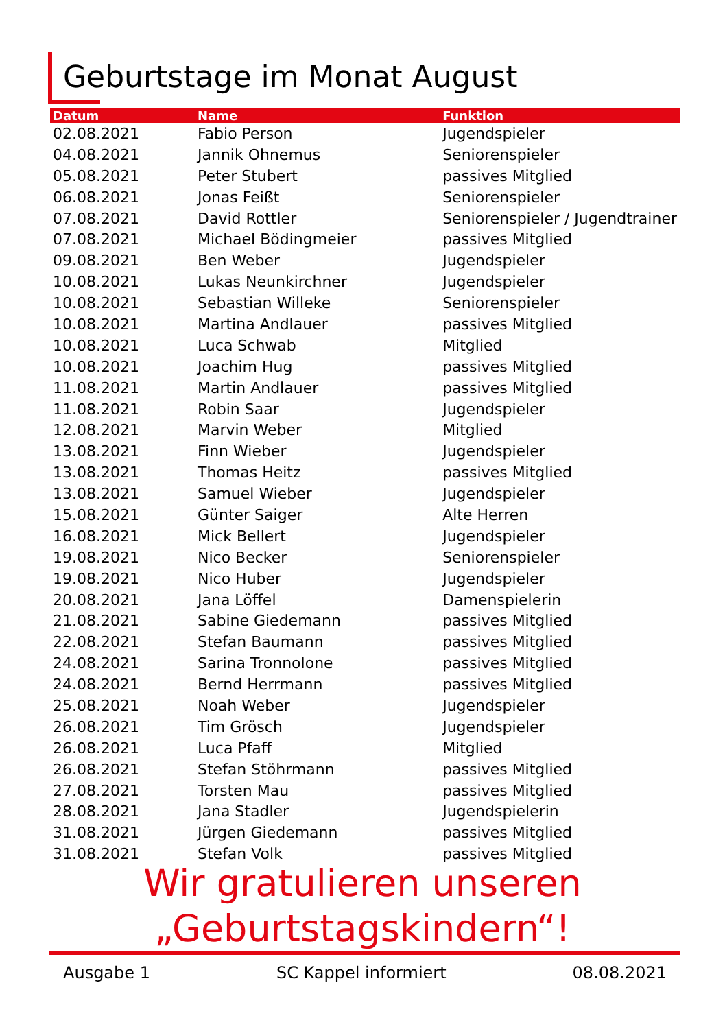Geburtstage im Monat August
| Datum | Name | Funktion |
| --- | --- | --- |
| 02.08.2021 | Fabio Person | Jugendspieler |
| 04.08.2021 | Jannik Ohnemus | Seniorenspieler |
| 05.08.2021 | Peter Stubert | passives Mitglied |
| 06.08.2021 | Jonas Feißt | Seniorenspieler |
| 07.08.2021 | David Rottler | Seniorenspieler / Jugendtrainer |
| 07.08.2021 | Michael Bödingmeier | passives Mitglied |
| 09.08.2021 | Ben Weber | Jugendspieler |
| 10.08.2021 | Lukas Neunkirchner | Jugendspieler |
| 10.08.2021 | Sebastian Willeke | Seniorenspieler |
| 10.08.2021 | Martina Andlauer | passives Mitglied |
| 10.08.2021 | Luca Schwab | Mitglied |
| 10.08.2021 | Joachim Hug | passives Mitglied |
| 11.08.2021 | Martin Andlauer | passives Mitglied |
| 11.08.2021 | Robin Saar | Jugendspieler |
| 12.08.2021 | Marvin Weber | Mitglied |
| 13.08.2021 | Finn Wieber | Jugendspieler |
| 13.08.2021 | Thomas Heitz | passives Mitglied |
| 13.08.2021 | Samuel Wieber | Jugendspieler |
| 15.08.2021 | Günter Saiger | Alte Herren |
| 16.08.2021 | Mick Bellert | Jugendspieler |
| 19.08.2021 | Nico Becker | Seniorenspieler |
| 19.08.2021 | Nico Huber | Jugendspieler |
| 20.08.2021 | Jana Löffel | Damenspielerin |
| 21.08.2021 | Sabine Giedemann | passives Mitglied |
| 22.08.2021 | Stefan Baumann | passives Mitglied |
| 24.08.2021 | Sarina Tronnolone | passives Mitglied |
| 24.08.2021 | Bernd Herrmann | passives Mitglied |
| 25.08.2021 | Noah Weber | Jugendspieler |
| 26.08.2021 | Tim Grösch | Jugendspieler |
| 26.08.2021 | Luca Pfaff | Mitglied |
| 26.08.2021 | Stefan Stöhrmann | passives Mitglied |
| 27.08.2021 | Torsten Mau | passives Mitglied |
| 28.08.2021 | Jana Stadler | Jugendspielerin |
| 31.08.2021 | Jürgen Giedemann | passives Mitglied |
| 31.08.2021 | Stefan Volk | passives Mitglied |
Wir gratulieren unseren
„Geburtstagskindern“!
Ausgabe 1 SC Kappel informiert 08.08.2021